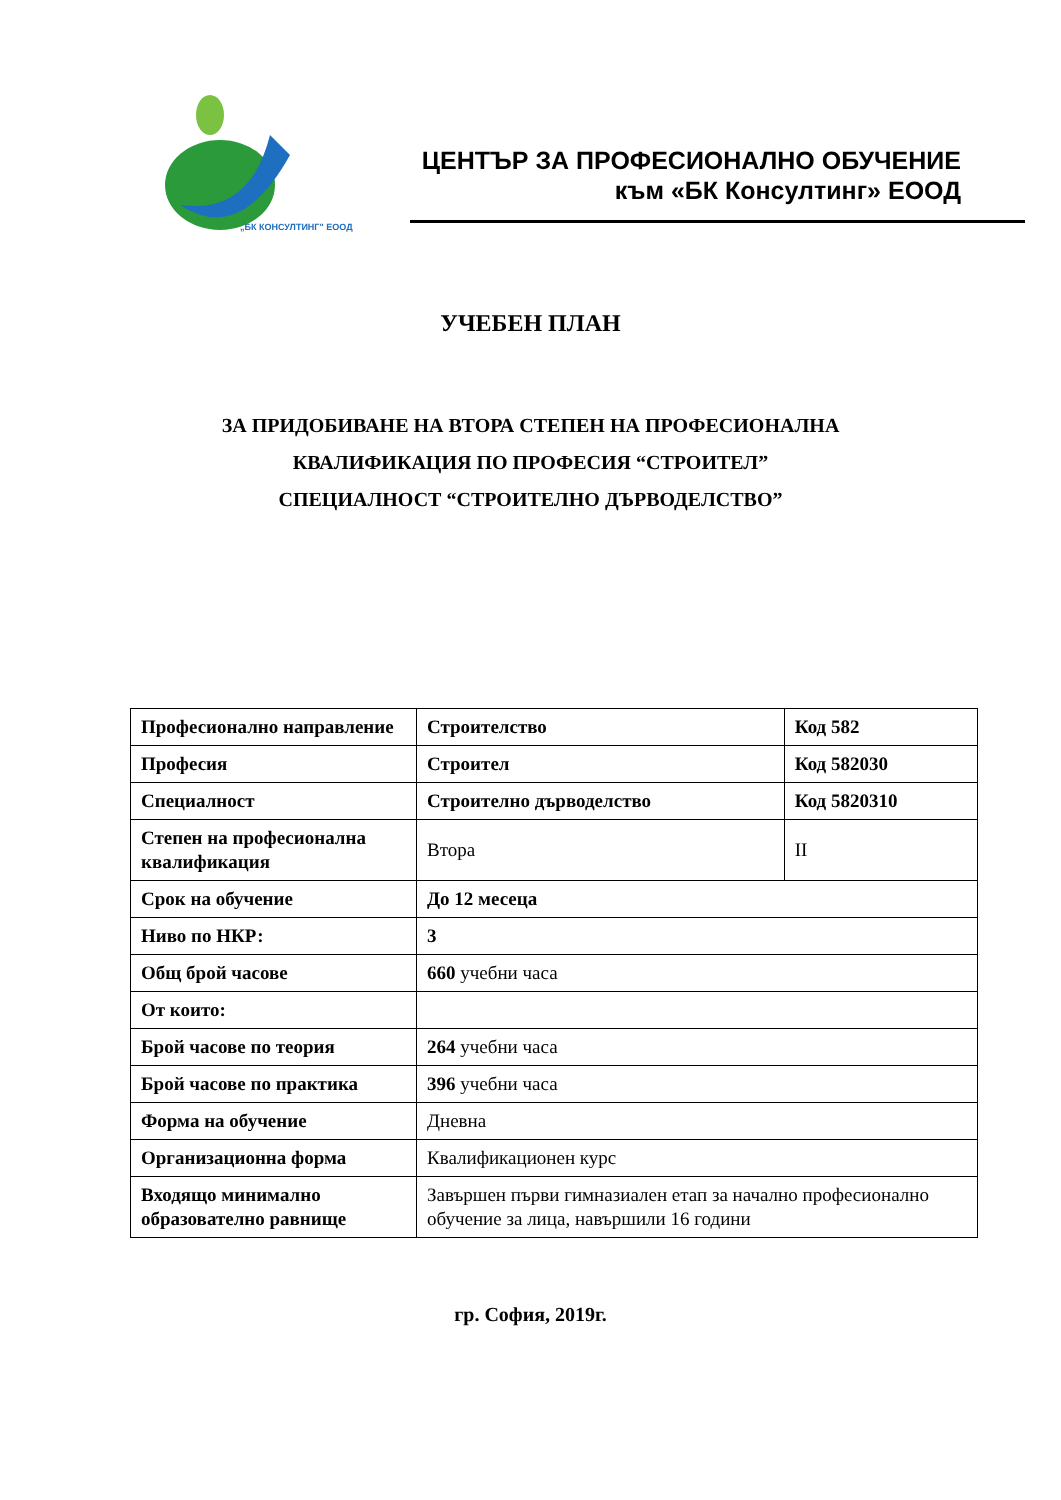„БК КОНСУЛТИНГ" ЕООД
ЦЕНТЪР ЗА ПРОФЕСИОНАЛНО ОБУЧЕНИЕ
към «БК Консултинг» ЕООД
УЧЕБЕН ПЛАН
ЗА ПРИДОБИВАНЕ НА ВТОРА СТЕПЕН НА ПРОФЕСИОНАЛНА
КВАЛИФИКАЦИЯ ПО ПРОФЕСИЯ “СТРОИТЕЛ”
СПЕЦИАЛНОСТ “СТРОИТЕЛНО ДЪРВОДЕЛСТВО”
| Професионално направление | Строителство | Код 582 |
| Професия | Строител | Код 582030 |
| Специалност | Строително дърводелство | Код 5820310 |
| Степен на професионална квалификация | Втора | II |
| Срок на обучение | До 12 месеца | |
| Ниво по НКР: | 3 | |
| Общ брой часове | 660 учебни часа | |
| От които: | | |
| Брой часове по теория | 264 учебни часа | |
| Брой часове по практика | 396 учебни часа | |
| Форма на обучение | Дневна | |
| Организационна форма | Квалификационен курс | |
| Входящо минимално образователно равнище | Завършен първи гимназиален етап за начално професионално обучение за лица, навършили 16 години | |
гр. София, 2019г.